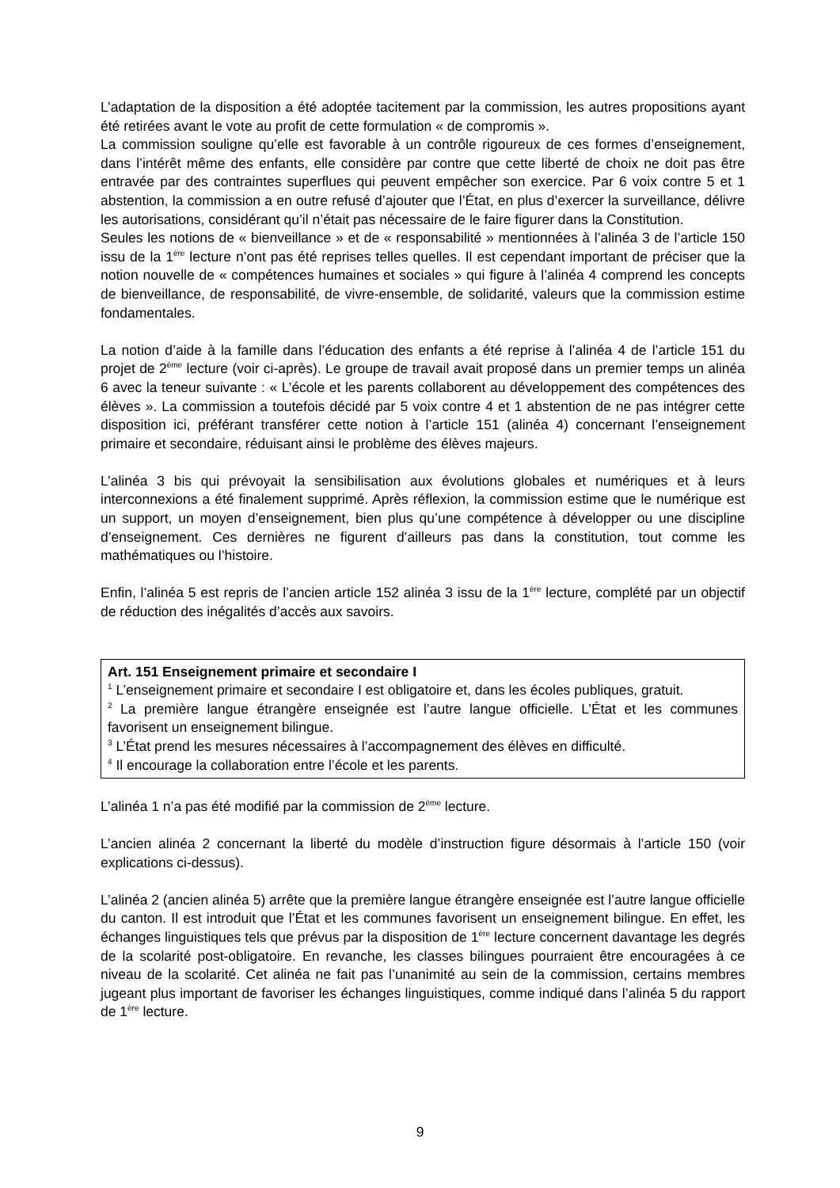L’adaptation de la disposition a été adoptée tacitement par la commission, les autres propositions ayant été retirées avant le vote au profit de cette formulation « de compromis ».
La commission souligne qu’elle est favorable à un contrôle rigoureux de ces formes d’enseignement, dans l’intérêt même des enfants, elle considère par contre que cette liberté de choix ne doit pas être entravée par des contraintes superflues qui peuvent empêcher son exercice. Par 6 voix contre 5 et 1 abstention, la commission a en outre refusé d’ajouter que l’État, en plus d’exercer la surveillance, délivre les autorisations, considérant qu’il n’était pas nécessaire de le faire figurer dans la Constitution.
Seules les notions de « bienveillance » et de « responsabilité » mentionnées à l’alinéa 3 de l’article 150 issu de la 1<sup>ère</sup> lecture n’ont pas été reprises telles quelles. Il est cependant important de préciser que la notion nouvelle de « compétences humaines et sociales » qui figure à l’alinéa 4 comprend les concepts de bienveillance, de responsabilité, de vivre-ensemble, de solidarité, valeurs que la commission estime fondamentales.
La notion d’aide à la famille dans l’éducation des enfants a été reprise à l’alinéa 4 de l’article 151 du projet de 2<sup>ème</sup> lecture (voir ci-après). Le groupe de travail avait proposé dans un premier temps un alinéa 6 avec la teneur suivante : « L’école et les parents collaborent au développement des compétences des élèves ». La commission a toutefois décidé par 5 voix contre 4 et 1 abstention de ne pas intégrer cette disposition ici, préférant transférer cette notion à l’article 151 (alinéa 4) concernant l’enseignement primaire et secondaire, réduisant ainsi le problème des élèves majeurs.
L’alinéa 3 bis qui prévoyait la sensibilisation aux évolutions globales et numériques et à leurs interconnexions a été finalement supprimé. Après réflexion, la commission estime que le numérique est un support, un moyen d’enseignement, bien plus qu’une compétence à développer ou une discipline d’enseignement. Ces dernières ne figurent d’ailleurs pas dans la constitution, tout comme les mathématiques ou l’histoire.
Enfin, l’alinéa 5 est repris de l’ancien article 152 alinéa 3 issu de la 1<sup>ère</sup> lecture, complété par un objectif de réduction des inégalités d’accès aux savoirs.
Art. 151 Enseignement primaire et secondaire I
<sup>1</sup> L’enseignement primaire et secondaire I est obligatoire et, dans les écoles publiques, gratuit.
<sup>2</sup> La première langue étrangère enseignée est l’autre langue officielle. L’État et les communes favorisent un enseignement bilingue.
<sup>3</sup> L’État prend les mesures nécessaires à l’accompagnement des élèves en difficulté.
<sup>4</sup> Il encourage la collaboration entre l’école et les parents.
L’alinéa 1 n’a pas été modifié par la commission de 2<sup>ème</sup> lecture.
L’ancien alinéa 2 concernant la liberté du modèle d’instruction figure désormais à l’article 150 (voir explications ci-dessus).
L’alinéa 2 (ancien alinéa 5) arrête que la première langue étrangère enseignée est l’autre langue officielle du canton. Il est introduit que l’État et les communes favorisent un enseignement bilingue. En effet, les échanges linguistiques tels que prévus par la disposition de 1<sup>ère</sup> lecture concernent davantage les degrés de la scolarité post-obligatoire. En revanche, les classes bilingues pourraient être encouragées à ce niveau de la scolarité. Cet alinéa ne fait pas l’unanimité au sein de la commission, certains membres jugeant plus important de favoriser les échanges linguistiques, comme indiqué dans l’alinéa 5 du rapport de 1<sup>ère</sup> lecture.
9